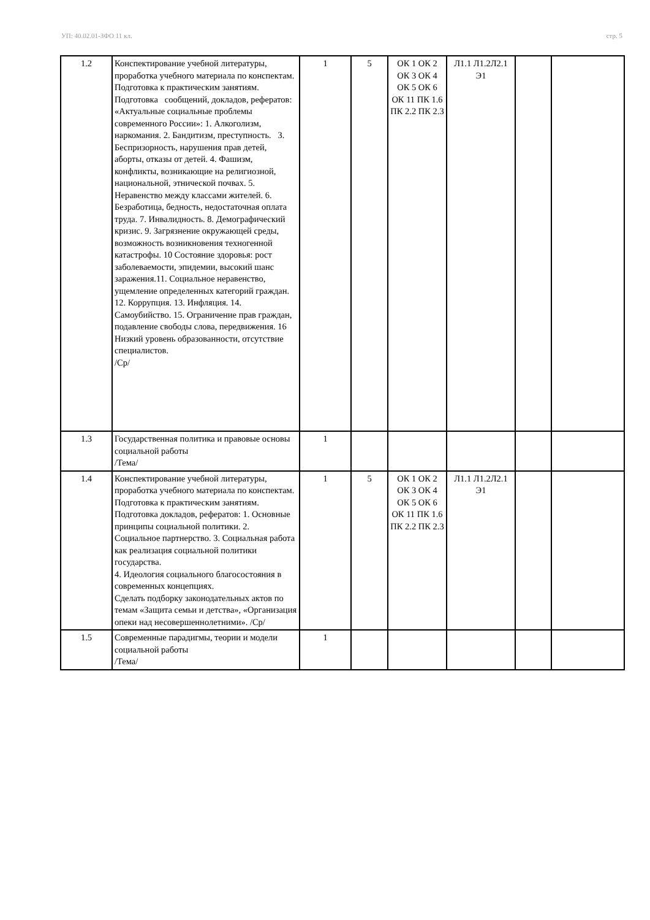УП: 40.02.01-ЗФО 11 кл. стр. 5
| 1.2 | Конспектирование учебной литературы, проработка учебного материала по конспектам. Подготовка к практическим занятиям. Подготовка сообщений, докладов, рефератов: «Актуальные социальные проблемы современного России»: 1. Алкоголизм, наркомания. 2. Бандитизм, преступность. 3. Беспризорность, нарушения прав детей, аборты, отказы от детей. 4. Фашизм, конфликты, возникающие на религиозной, национальной, этнической почвах. 5. Неравенство между классами жителей. 6. Безработица, бедность, недостаточная оплата труда. 7. Инвалидность. 8. Демографический кризис. 9. Загрязнение окружающей среды, возможность возникновения техногенной катастрофы. 10 Состояние здоровья: рост заболеваемости, эпидемии, высокий шанс заражения.11. Социальное неравенство, ущемление определенных категорий граждан. 12. Коррупция. 13. Инфляция. 14. Самоубийство. 15. Ограничение прав граждан, подавление свободы слова, передвижения. 16 Низкий уровень образованности, отсутствие специалистов. /Ср/ | 1 | 5 | ОК 1 ОК 2 ОК 3 ОК 4 ОК 5 ОК 6 ОК 11 ПК 1.6 ПК 2.2 ПК 2.3 | Л1.1 Л1.2Л2.1 Э1 | | |
| 1.3 | Государственная политика и правовые основы социальной работы /Тема/ | 1 | | | | | |
| 1.4 | Конспектирование учебной литературы, проработка учебного материала по конспектам. Подготовка к практическим занятиям. Подготовка докладов, рефератов: 1. Основные принципы социальной политики. 2. Социальное партнерство. 3. Социальная работа как реализация социальной политики государства. 4. Идеология социального благосостояния в современных концепциях. Сделать подборку законодательных актов по темам «Защита семьи и детства», «Организация опеки над несовершеннолетними». /Ср/ | 1 | 5 | ОК 1 ОК 2 ОК 3 ОК 4 ОК 5 ОК 6 ОК 11 ПК 1.6 ПК 2.2 ПК 2.3 | Л1.1 Л1.2Л2.1 Э1 | | |
| 1.5 | Современные парадигмы, теории и модели социальной работы /Тема/ | 1 | | | | | |